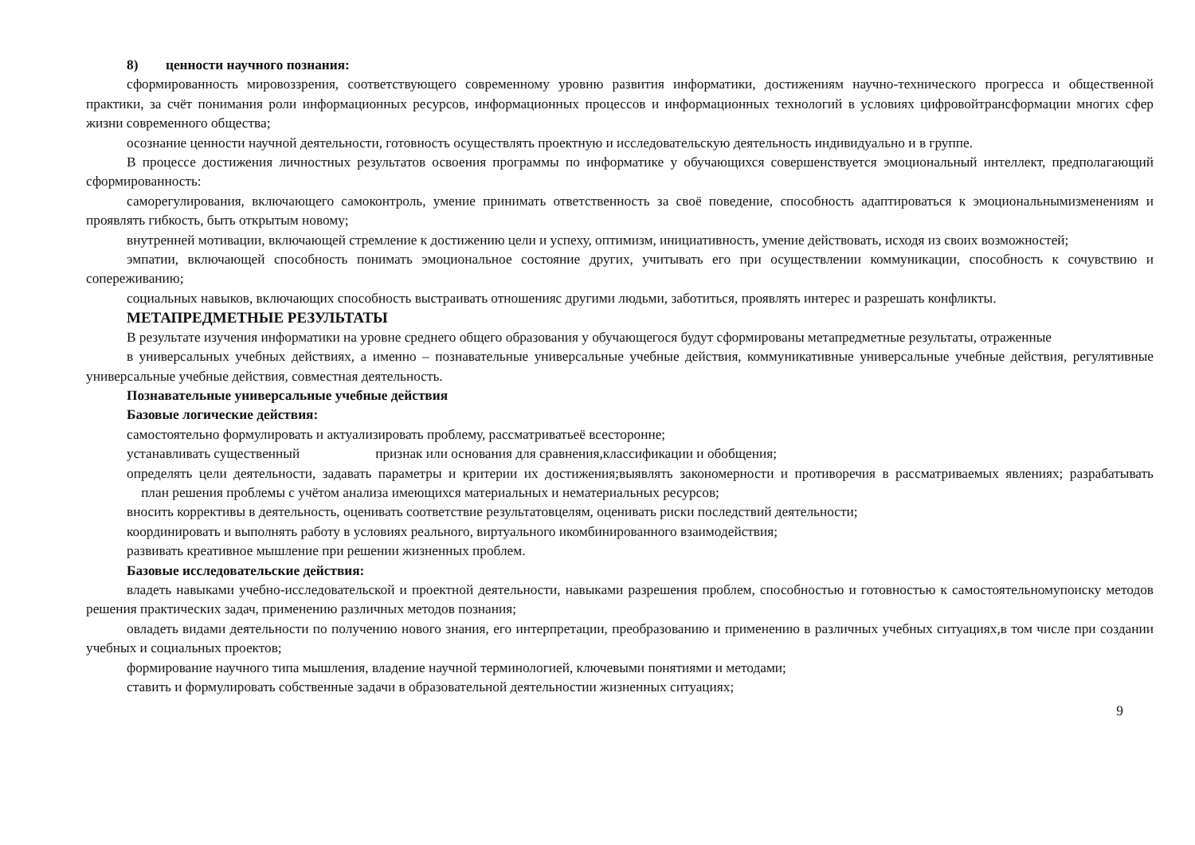8) ценности научного познания:
сформированность мировоззрения, соответствующего современному уровню развития информатики, достижениям научно-технического прогресса и общественной практики, за счёт понимания роли информационных ресурсов, информационных процессов и информационных технологий в условиях цифровойтрансформации многих сфер жизни современного общества;
осознание ценности научной деятельности, готовность осуществлять проектную и исследовательскую деятельность индивидуально и в группе.
В процессе достижения личностных результатов освоения программы по информатике у обучающихся совершенствуется эмоциональный интеллект, предполагающий сформированность:
саморегулирования, включающего самоконтроль, умение принимать ответственность за своё поведение, способность адаптироваться к эмоциональнымизменениям и проявлять гибкость, быть открытым новому;
внутренней мотивации, включающей стремление к достижению цели и успеху, оптимизм, инициативность, умение действовать, исходя из своих возможностей;
эмпатии, включающей способность понимать эмоциональное состояние других, учитывать его при осуществлении коммуникации, способность к сочувствию и сопереживанию;
социальных навыков, включающих способность выстраивать отношенияс другими людьми, заботиться, проявлять интерес и разрешать конфликты.
МЕТАПРЕДМЕТНЫЕ РЕЗУЛЬТАТЫ
В результате изучения информатики на уровне среднего общего образования у обучающегося будут сформированы метапредметные результаты, отраженные
в универсальных учебных действиях, а именно – познавательные универсальные учебные действия, коммуникативные универсальные учебные действия, регулятивные универсальные учебные действия, совместная деятельность.
Познавательные универсальные учебные действия
Базовые логические действия:
самостоятельно формулировать и актуализировать проблему, рассматриватьеё всесторонне;
устанавливать существенный признак или основания для сравнения,классификации и обобщения;
определять цели деятельности, задавать параметры и критерии их достижения;выявлять закономерности и противоречия в рассматриваемых явлениях; разрабатывать план решения проблемы с учётом анализа имеющихся материальных и нематериальных ресурсов;
вносить коррективы в деятельность, оценивать соответствие результатовцелям, оценивать риски последствий деятельности;
координировать и выполнять работу в условиях реального, виртуального икомбинированного взаимодействия;
развивать креативное мышление при решении жизненных проблем.
Базовые исследовательские действия:
владеть навыками учебно-исследовательской и проектной деятельности, навыками разрешения проблем, способностью и готовностью к самостоятельномупоиску методов решения практических задач, применению различных методов познания;
овладеть видами деятельности по получению нового знания, его интерпретации, преобразованию и применению в различных учебных ситуациях,в том числе при создании учебных и социальных проектов;
формирование научного типа мышления, владение научной терминологией, ключевыми понятиями и методами;
ставить и формулировать собственные задачи в образовательной деятельностии жизненных ситуациях;
9